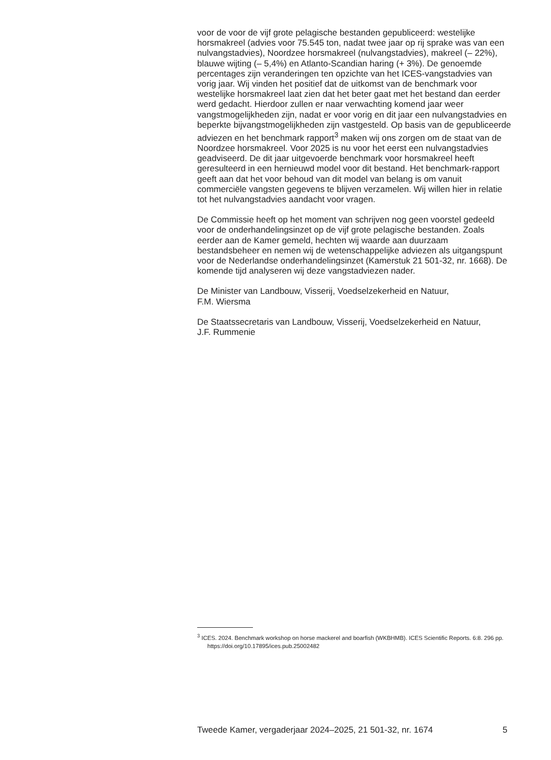voor de voor de vijf grote pelagische bestanden gepubliceerd: westelijke horsmakreel (advies voor 75.545 ton, nadat twee jaar op rij sprake was van een nulvangstadvies), Noordzee horsmakreel (nulvangstadvies), makreel (– 22%), blauwe wijting (– 5,4%) en Atlanto-Scandian haring (+ 3%). De genoemde percentages zijn veranderingen ten opzichte van het ICES-vangstadvies van vorig jaar. Wij vinden het positief dat de uitkomst van de benchmark voor westelijke horsmakreel laat zien dat het beter gaat met het bestand dan eerder werd gedacht. Hierdoor zullen er naar verwachting komend jaar weer vangstmogelijkheden zijn, nadat er voor vorig en dit jaar een nulvangstadvies en beperkte bijvangstmogelijkheden zijn vastgesteld. Op basis van de gepubliceerde adviezen en het benchmark rapport<sup>3</sup> maken wij ons zorgen om de staat van de Noordzee horsmakreel. Voor 2025 is nu voor het eerst een nulvangstadvies geadviseerd. De dit jaar uitgevoerde benchmark voor horsmakreel heeft geresulteerd in een hernieuwd model voor dit bestand. Het benchmark-rapport geeft aan dat het voor behoud van dit model van belang is om vanuit commerciële vangsten gegevens te blijven verzamelen. Wij willen hier in relatie tot het nulvangstadvies aandacht voor vragen.
De Commissie heeft op het moment van schrijven nog geen voorstel gedeeld voor de onderhandelingsinzet op de vijf grote pelagische bestanden. Zoals eerder aan de Kamer gemeld, hechten wij waarde aan duurzaam bestandsbeheer en nemen wij de wetenschappelijke adviezen als uitgangspunt voor de Nederlandse onderhandelingsinzet (Kamerstuk 21 501-32, nr. 1668). De komende tijd analyseren wij deze vangstadviezen nader.
De Minister van Landbouw, Visserij, Voedselzekerheid en Natuur,
F.M. Wiersma
De Staatssecretaris van Landbouw, Visserij, Voedselzekerheid en Natuur,
J.F. Rummenie
<sup>3</sup> ICES. 2024. Benchmark workshop on horse mackerel and boarfish (WKBHMB). ICES Scientific Reports. 6:8. 296 pp. https://doi.org/10.17895/ices.pub.25002482
Tweede Kamer, vergaderjaar 2024–2025, 21 501-32, nr. 1674 5